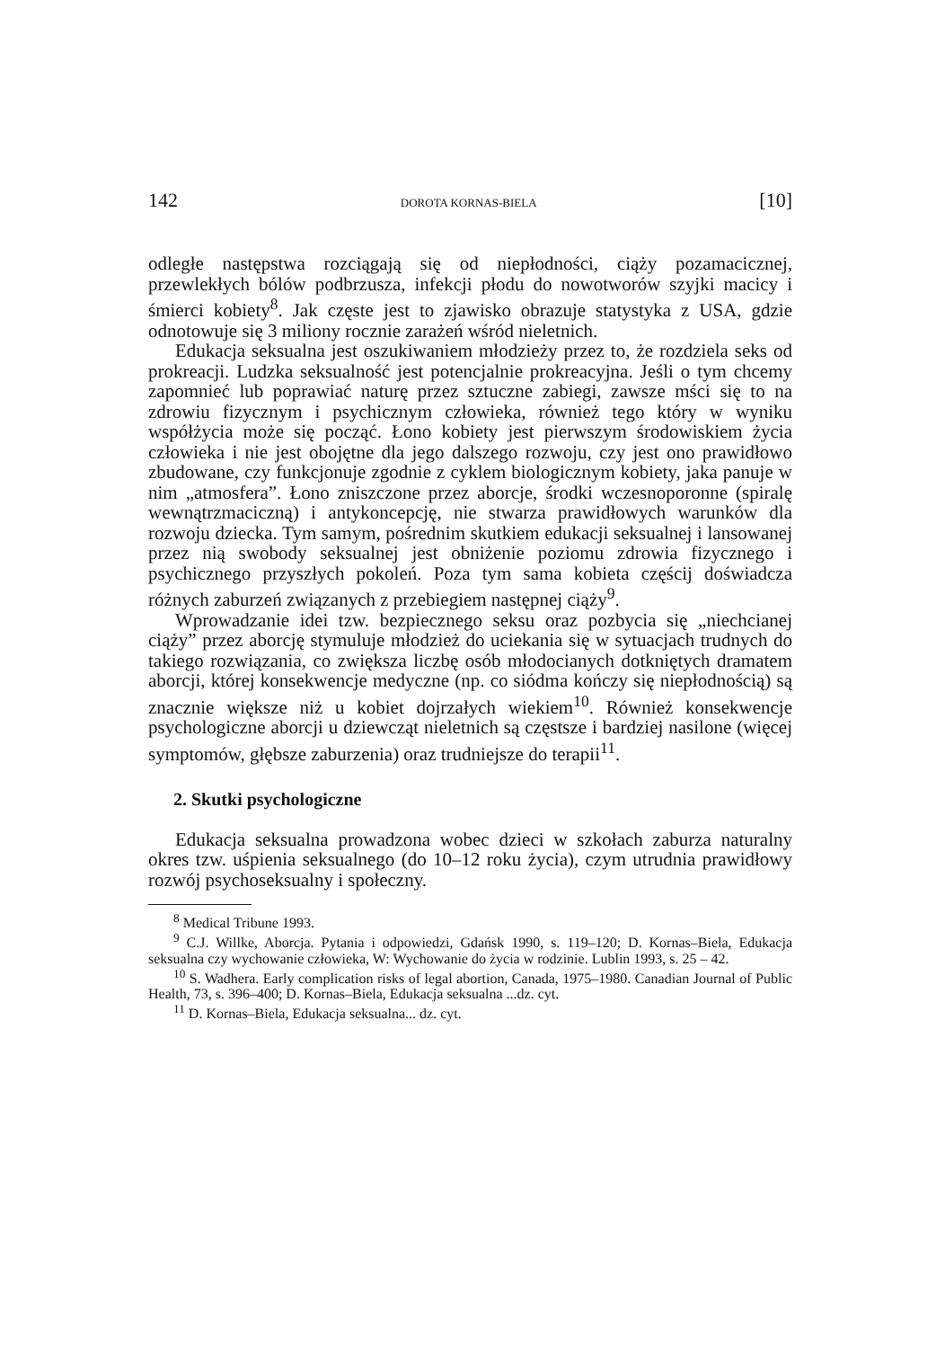142 DOROTA KORNAS-BIELA [10]
odległe następstwa rozciągają się od niepłodności, ciąży pozamacicznej, przewlekłych bólów podbrzusza, infekcji płodu do nowotworów szyjki macicy i śmierci kobiety<sup>8</sup>. Jak częste jest to zjawisko obrazuje statystyka z USA, gdzie odnotowuje się 3 miliony rocznie zarażeń wśród nieletnich.
Edukacja seksualna jest oszukiwaniem młodzieży przez to, że rozdziela seks od prokreacji. Ludzka seksualność jest potencjalnie prokreacyjna. Jeśli o tym chcemy zapomnieć lub poprawiać naturę przez sztuczne zabiegi, zawsze mści się to na zdrowiu fizycznym i psychicznym człowieka, również tego który w wyniku współżycia może się począć. Łono kobiety jest pierwszym środowiskiem życia człowieka i nie jest obojętne dla jego dalszego rozwoju, czy jest ono prawidłowo zbudowane, czy funkcjonuje zgodnie z cyklem biologicznym kobiety, jaka panuje w nim „atmosfera”. Łono zniszczone przez aborcje, środki wczesnoporonne (spiralę wewnątrzmaciczną) i antykoncepcję, nie stwarza prawidłowych warunków dla rozwoju dziecka. Tym samym, pośrednim skutkiem edukacji seksualnej i lansowanej przez nią swobody seksualnej jest obniżenie poziomu zdrowia fizycznego i psychicznego przyszłych pokoleń. Poza tym sama kobieta częścij doświadcza różnych zaburzeń związanych z przebiegiem następnej ciąży<sup>9</sup>.
Wprowadzanie idei tzw. bezpiecznego seksu oraz pozbycia się „niechcianej ciąży” przez aborcję stymuluje młodzież do uciekania się w sytuacjach trudnych do takiego rozwiązania, co zwiększa liczbę osób młodocianych dotkniętych dramatem aborcji, której konsekwencje medyczne (np. co siódma kończy się niepłodnością) są znacznie większe niż u kobiet dojrzałych wiekiem<sup>10</sup>. Również konsekwencje psychologiczne aborcji u dziewcząt nieletnich są częstsze i bardziej nasilone (więcej symptomów, głębsze zaburzenia) oraz trudniejsze do terapii<sup>11</sup>.
2. Skutki psychologiczne
Edukacja seksualna prowadzona wobec dzieci w szkołach zaburza naturalny okres tzw. uśpienia seksualnego (do 10–12 roku życia), czym utrudnia prawidłowy rozwój psychoseksualny i społeczny.
<sup>8</sup> Medical Tribune 1993.
<sup>9</sup> C.J. Willke, Aborcja. Pytania i odpowiedzi, Gdańsk 1990, s. 119–120; D. Kornas–Biela, Edukacja seksualna czy wychowanie człowieka, W: Wychowanie do życia w rodzinie. Lublin 1993, s. 25 – 42.
<sup>10</sup> S. Wadhera. Early complication risks of legal abortion, Canada, 1975–1980. Canadian Journal of Public Health, 73, s. 396–400; D. Kornas–Biela, Edukacja seksualna ...dz. cyt.
<sup>11</sup> D. Kornas–Biela, Edukacja seksualna... dz. cyt.